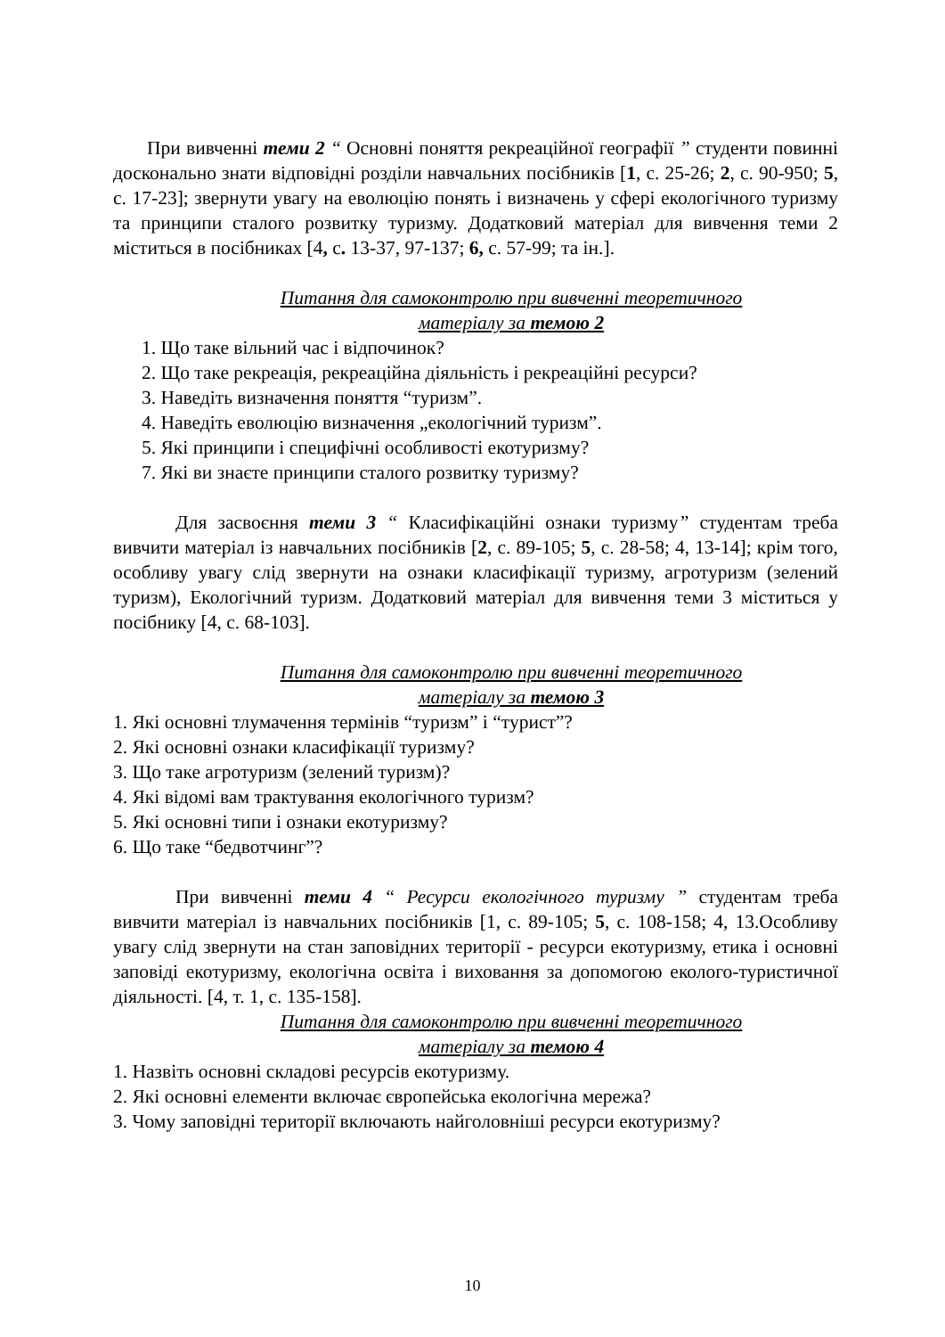При вивченні теми 2 “ Основні поняття рекреаційної географії ” студенти повинні досконально знати відповідні розділи навчальних посібників [1, с. 25-26; 2, с. 90-950; 5, с. 17-23]; звернути увагу на еволюцію понять і визначень у сфері екологічного туризму та принципи сталого розвитку туризму. Додатковий матеріал для вивчення теми 2 міститься в посібниках [4, с. 13-37, 97-137; 6, с. 57-99; та ін.].
Питання для самоконтролю при вивченні теоретичного
матеріалу за темою 2
1. Що таке вільний час і відпочинок?
2. Що таке рекреація, рекреаційна діяльність і рекреаційні ресурси?
3. Наведіть визначення поняття “туризм”.
4. Наведіть еволюцію визначення „екологічний туризм”.
5. Які принципи і специфічні особливості екотуризму?
7. Які ви знаєте принципи сталого розвитку туризму?
Для засвоєння теми 3 “ Класифікаційні ознаки туризму” студентам треба вивчити матеріал із навчальних посібників [2, с. 89-105; 5, с. 28-58; 4, 13-14]; крім того, особливу увагу слід звернути на ознаки класифікації туризму, агротуризм (зелений туризм), Екологічний туризм. Додатковий матеріал для вивчення теми 3 міститься у посібнику [4, с. 68-103].
Питання для самоконтролю при вивченні теоретичного
матеріалу за темою 3
1. Які основні тлумачення термінів “туризм” і “турист”?
2. Які основні ознаки класифікації туризму?
3. Що таке агротуризм (зелений туризм)?
4. Які відомі вам трактування екологічного туризм?
5. Які основні типи і ознаки екотуризму?
6. Що таке “бедвотчинг”?
При вивченні теми 4 “ Ресурси екологічного туризму ” студентам треба вивчити матеріал із навчальних посібників [1, с. 89-105; 5, с. 108-158; 4, 13.Особливу увагу слід звернути на стан заповідних території - ресурси екотуризму, етика і основні заповіді екотуризму, екологічна освіта і виховання за допомогою еколого-туристичної діяльності. [4, т. 1, с. 135-158].
Питання для самоконтролю при вивченні теоретичного
матеріалу за темою 4
1. Назвіть основні складові ресурсів екотуризму.
2. Які основні елементи включає європейська екологічна мережа?
3. Чому заповідні території включають найголовніші ресурси екотуризму?
10